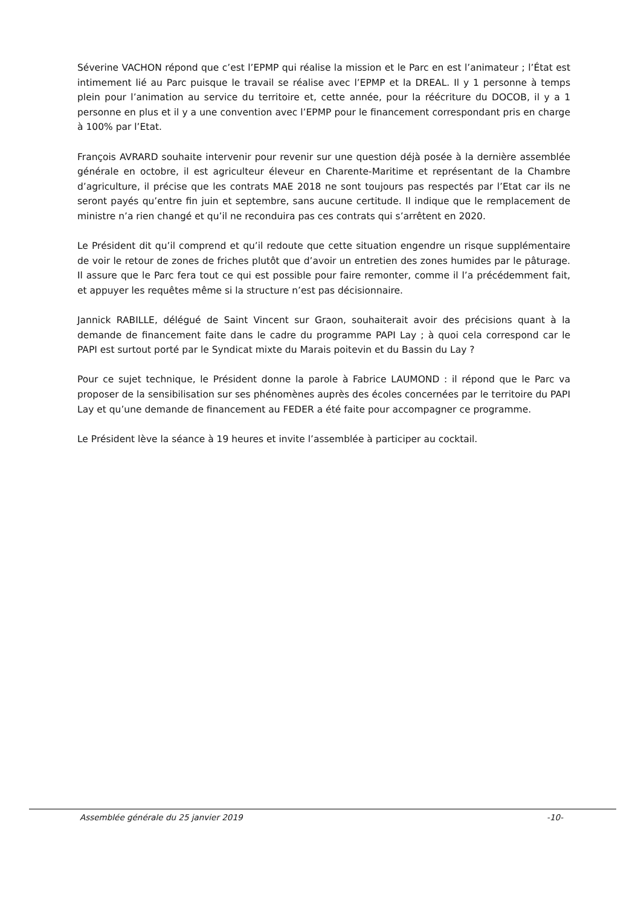Séverine VACHON répond que c’est l’EPMP qui réalise la mission et le Parc en est l’animateur ; l’État est intimement lié au Parc puisque le travail se réalise avec l’EPMP et la DREAL. Il y 1 personne à temps plein pour l’animation au service du territoire et, cette année, pour la réécriture du DOCOB, il y a 1 personne en plus et il y a une convention avec l’EPMP pour le financement correspondant pris en charge à 100% par l’Etat.
François AVRARD souhaite intervenir pour revenir sur une question déjà posée à la dernière assemblée générale en octobre, il est agriculteur éleveur en Charente-Maritime et représentant de la Chambre d’agriculture, il précise que les contrats MAE 2018 ne sont toujours pas respectés par l’Etat car ils ne seront payés qu’entre fin juin et septembre, sans aucune certitude. Il indique que le remplacement de ministre n’a rien changé et qu’il ne reconduira pas ces contrats qui s’arrêtent en 2020.
Le Président dit qu’il comprend et qu’il redoute que cette situation engendre un risque supplémentaire de voir le retour de zones de friches plutôt que d’avoir un entretien des zones humides par le pâturage. Il assure que le Parc fera tout ce qui est possible pour faire remonter, comme il l’a précédemment fait, et appuyer les requêtes même si la structure n’est pas décisionnaire.
Jannick RABILLE, délégué de Saint Vincent sur Graon, souhaiterait avoir des précisions quant à la demande de financement faite dans le cadre du programme PAPI Lay ; à quoi cela correspond car le PAPI est surtout porté par le Syndicat mixte du Marais poitevin et du Bassin du Lay ?
Pour ce sujet technique, le Président donne la parole à Fabrice LAUMOND : il répond que le Parc va proposer de la sensibilisation sur ses phénomènes auprès des écoles concernées par le territoire du PAPI Lay et qu’une demande de financement au FEDER a été faite pour accompagner ce programme.
Le Président lève la séance à 19 heures et invite l’assemblée à participer au cocktail.
Assemblée générale du 25 janvier 2019 -10-